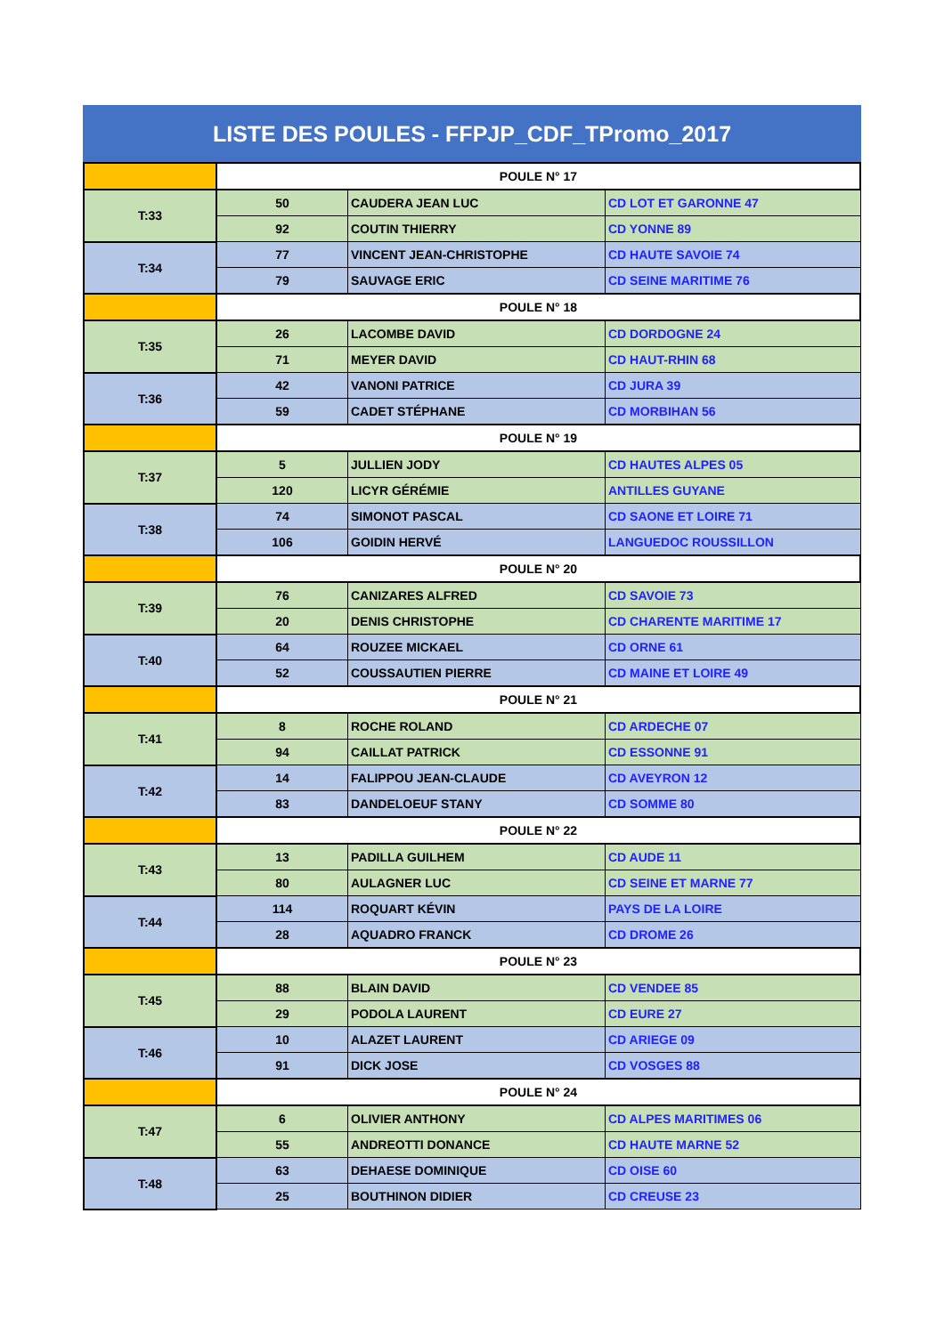LISTE DES POULES - FFPJP_CDF_TPromo_2017
| | POULE N° 17 | | |
| T:33 | 50 | CAUDERA JEAN LUC | CD LOT ET GARONNE 47 |
| | 92 | COUTIN THIERRY | CD YONNE 89 |
| T:34 | 77 | VINCENT JEAN-CHRISTOPHE | CD HAUTE SAVOIE 74 |
| | 79 | SAUVAGE ERIC | CD SEINE MARITIME 76 |
| | POULE N° 18 | | |
| T:35 | 26 | LACOMBE DAVID | CD DORDOGNE 24 |
| | 71 | MEYER DAVID | CD HAUT-RHIN 68 |
| T:36 | 42 | VANONI PATRICE | CD JURA 39 |
| | 59 | CADET STÉPHANE | CD MORBIHAN 56 |
| | POULE N° 19 | | |
| T:37 | 5 | JULLIEN JODY | CD HAUTES ALPES 05 |
| | 120 | LICYR GÉRÉMIE | ANTILLES GUYANE |
| T:38 | 74 | SIMONOT PASCAL | CD SAONE ET LOIRE 71 |
| | 106 | GOIDIN HERVÉ | LANGUEDOC ROUSSILLON |
| | POULE N° 20 | | |
| T:39 | 76 | CANIZARES ALFRED | CD SAVOIE 73 |
| | 20 | DENIS CHRISTOPHE | CD CHARENTE MARITIME 17 |
| T:40 | 64 | ROUZEE MICKAEL | CD ORNE 61 |
| | 52 | COUSSAUTIEN PIERRE | CD MAINE ET LOIRE 49 |
| | POULE N° 21 | | |
| T:41 | 8 | ROCHE ROLAND | CD ARDECHE 07 |
| | 94 | CAILLAT PATRICK | CD ESSONNE 91 |
| T:42 | 14 | FALIPPOU JEAN-CLAUDE | CD AVEYRON 12 |
| | 83 | DANDELOEUF STANY | CD SOMME 80 |
| | POULE N° 22 | | |
| T:43 | 13 | PADILLA GUILHEM | CD AUDE 11 |
| | 80 | AULAGNER LUC | CD SEINE ET MARNE 77 |
| T:44 | 114 | ROQUART KÉVIN | PAYS DE LA LOIRE |
| | 28 | AQUADRO FRANCK | CD DROME 26 |
| | POULE N° 23 | | |
| T:45 | 88 | BLAIN DAVID | CD VENDEE 85 |
| | 29 | PODOLA LAURENT | CD EURE 27 |
| T:46 | 10 | ALAZET LAURENT | CD ARIEGE 09 |
| | 91 | DICK JOSE | CD VOSGES 88 |
| | POULE N° 24 | | |
| T:47 | 6 | OLIVIER ANTHONY | CD ALPES MARITIMES 06 |
| | 55 | ANDREOTTI DONANCE | CD HAUTE MARNE 52 |
| T:48 | 63 | DEHAESE DOMINIQUE | CD OISE 60 |
| | 25 | BOUTHINON DIDIER | CD CREUSE 23 |